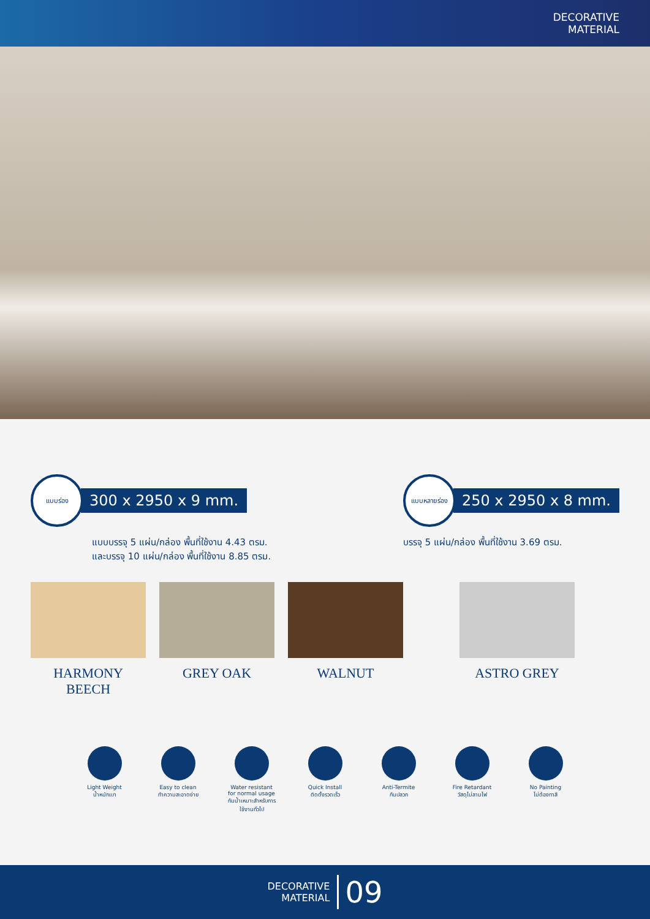DECORATIVE
MATERIAL
แบบร่อง
300 x 2950 x 9 mm.
แบบบรรจุ 5 แผ่น/กล่อง พื้นที่ใช้งาน 4.43 ตรม.
และบรรจุ 10 แผ่น/กล่อง พื้นที่ใช้งาน 8.85 ตรม.
แบบหลายร่อง
250 x 2950 x 8 mm.
บรรจุ 5 แผ่น/กล่อง พื้นที่ใช้งาน 3.69 ตรม.
HARMONY BEECH GREY OAK WALNUT ASTRO GREY
Light Weight
น้ำหนักเบา
Easy to clean
ทำความสะอาดง่าย
Water resistant for normal usage
กันน้ำเหมาะสำหรับการใช้งานทั่วไป
Quick Install
ติดตั้งรวดเร็ว
Anti-Termite
กันปลวก
Fire Retardant
วัสดุไม่ลามไฟ
No Painting
ไม่ต้องทาสี
DECORATIVE
MATERIAL 09